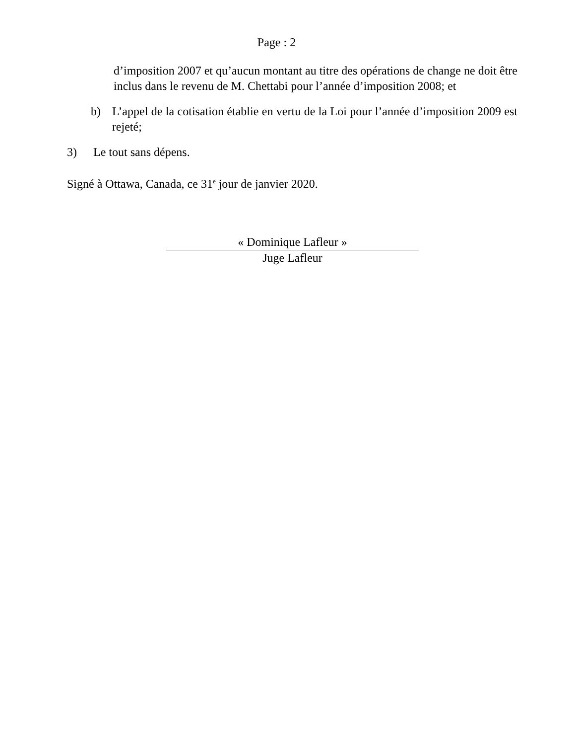Page : 2
d’imposition 2007 et qu’aucun montant au titre des opérations de change ne doit être inclus dans le revenu de M. Chettabi pour l’année d’imposition 2008; et
b) L’appel de la cotisation établie en vertu de la Loi pour l’année d’imposition 2009 est rejeté;
3) Le tout sans dépens.
Signé à Ottawa, Canada, ce 31<sup>e</sup> jour de janvier 2020.
« Dominique Lafleur »
Juge Lafleur